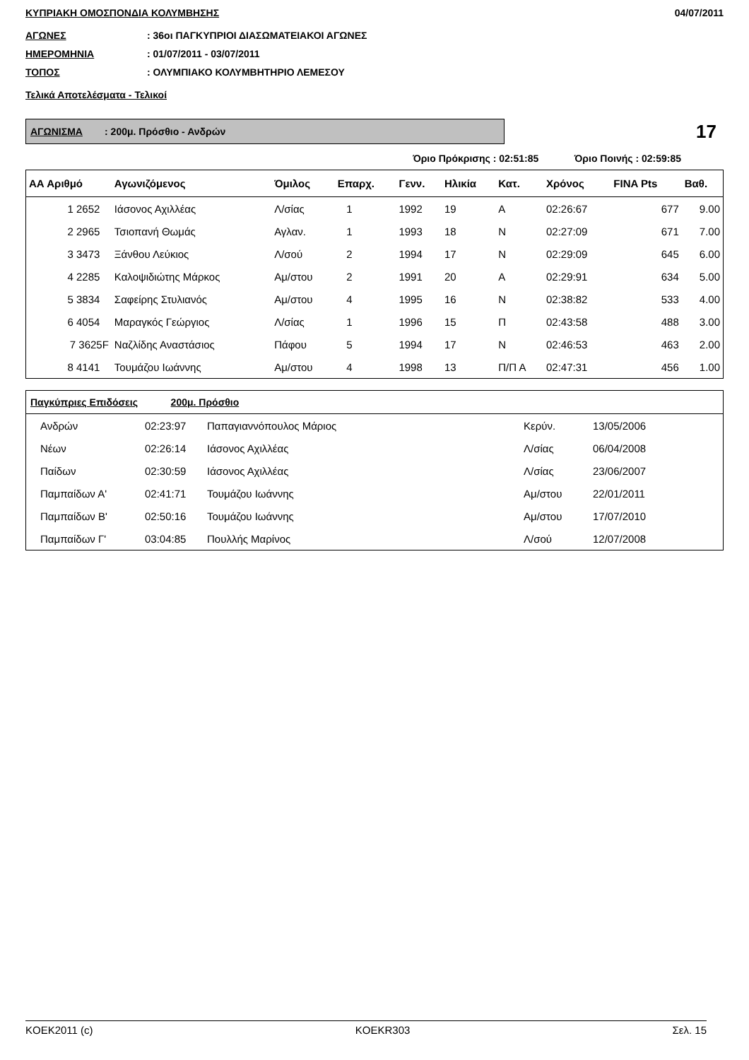ΚΥΠΡΙΑΚΗ ΟΜΟΣΠΟΝΔΙΑ ΚΟΛΥΜΒΗΣΗΣ 04/07/2011
ΑΓΩΝΕΣ: 36οι ΠΑΓΚΥΠΡΙΟΙ ΔΙΑΣΩΜΑΤΕΙΑΚΟΙ ΑΓΩΝΕΣ
ΗΜΕΡΟΜΗΝΙΑ: 01/07/2011 - 03/07/2011
ΤΟΠΟΣ: ΟΛΥΜΠΙΑΚΟ ΚΟΛΥΜΒΗΤΗΡΙΟ ΛΕΜΕΣΟΥ
Τελικά Αποτελέσματα - Τελικοί
ΑΓΩΝΙΣΜΑ : 200μ. Πρόσθιο - Ανδρών
17
Όριο Πρόκρισης : 02:51:85 Όριο Ποινής : 02:59:85
| ΑΑ Αριθμό | Αγωνιζόμενος | Όμιλος | Επαρχ. | Γενν. | Ηλικία | Κατ. | Χρόνος | FINA Pts | Βαθ. |
| --- | --- | --- | --- | --- | --- | --- | --- | --- | --- |
| 1 2652 | Ιάσονος Αχιλλέας | Λ/σίας | 1 | 1992 | 19 | Α | 02:26:67 | 677 | 9.00 |
| 2 2965 | Τσιοπανή Θωμάς | Αγλαν. | 1 | 1993 | 18 | Ν | 02:27:09 | 671 | 7.00 |
| 3 3473 | Ξάνθου Λεύκιος | Λ/σού | 2 | 1994 | 17 | Ν | 02:29:09 | 645 | 6.00 |
| 4 2285 | Καλοψιδιώτης Μάρκος | Αμ/στου | 2 | 1991 | 20 | Α | 02:29:91 | 634 | 5.00 |
| 5 3834 | Σαφείρης Στυλιανός | Αμ/στου | 4 | 1995 | 16 | Ν | 02:38:82 | 533 | 4.00 |
| 6 4054 | Μαραγκός Γεώργιος | Λ/σίας | 1 | 1996 | 15 | Π | 02:43:58 | 488 | 3.00 |
| 7 3625F | Ναζλίδης Αναστάσιος | Πάφου | 5 | 1994 | 17 | Ν | 02:46:53 | 463 | 2.00 |
| 8 4141 | Τουμάζου Ιωάννης | Αμ/στου | 4 | 1998 | 13 | Π/Π Α | 02:47:31 | 456 | 1.00 |
| Παγκύπριες Επιδόσεις 200μ. Πρόσθιο | | | | | |
| --- | --- | --- | --- | --- | --- |
| Ανδρών | 02:23:97 | Παπαγιαννόπουλος Μάριος | Κερύν. | 13/05/2006 | |
| Νέων | 02:26:14 | Ιάσονος Αχιλλέας | Λ/σίας | 06/04/2008 | |
| Παίδων | 02:30:59 | Ιάσονος Αχιλλέας | Λ/σίας | 23/06/2007 | |
| Παμπαίδων Α' | 02:41:71 | Τουμάζου Ιωάννης | Αμ/στου | 22/01/2011 | |
| Παμπαίδων Β' | 02:50:16 | Τουμάζου Ιωάννης | Αμ/στου | 17/07/2010 | |
| Παμπαίδων Γ' | 03:04:85 | Πουλλής Μαρίνος | Λ/σού | 12/07/2008 | |
KOEK2011 (c) KOEKR303 Σελ. 15